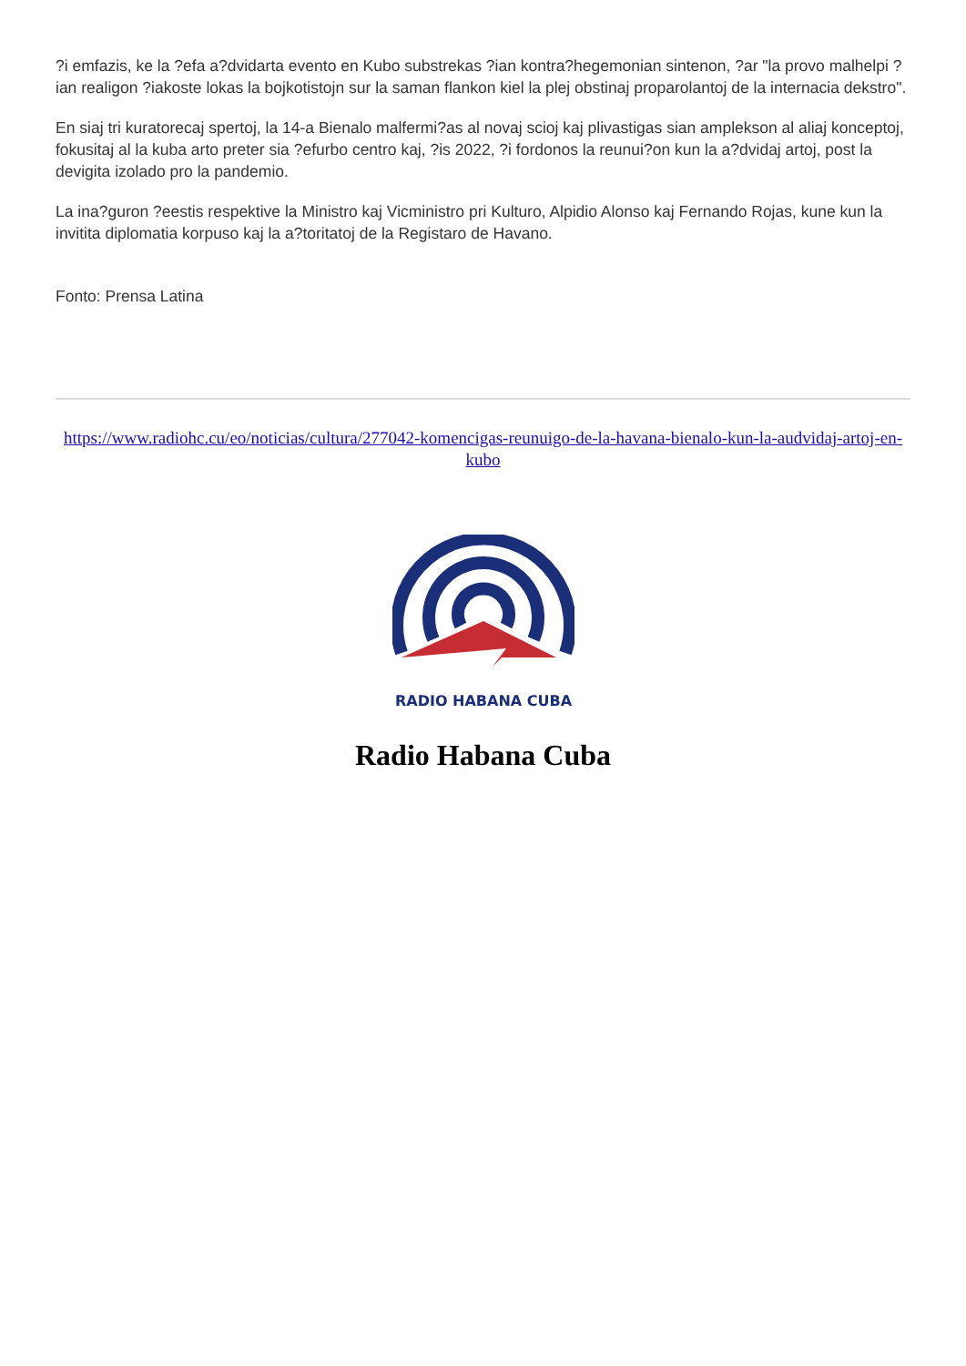?i emfazis, ke la ?efa a?dvidarta evento en Kubo substrekas ?ian kontra?hegemonian sintenon, ?ar "la provo malhelpi ?ian realigon ?iakoste lokas la bojkotistojn sur la saman flankon kiel la plej obstinaj proparolantoj de la internacia dekstro".
En siaj tri kuratorecaj spertoj, la 14-a Bienalo malfermi?as al novaj scioj kaj plivastigas sian amplekson al aliaj konceptoj, fokusitaj al la kuba arto preter sia ?efurbo centro kaj, ?is 2022, ?i fordonos la reunui?on kun la a?dvidaj artoj, post la devigita izolado pro la pandemio.
La ina?guron ?eestis respektive la Ministro kaj Vicministro pri Kulturo, Alpidio Alonso kaj Fernando Rojas, kune kun la invitita diplomatia korpuso kaj la a?toritatoj de la Registaro de Havano.
Fonto: Prensa Latina
https://www.radiohc.cu/eo/noticias/cultura/277042-komencigas-reunuigo-de-la-havana-bienalo-kun-la-audvidaj-artoj-en-kubo
RADIO HABANA CUBA
Radio Habana Cuba